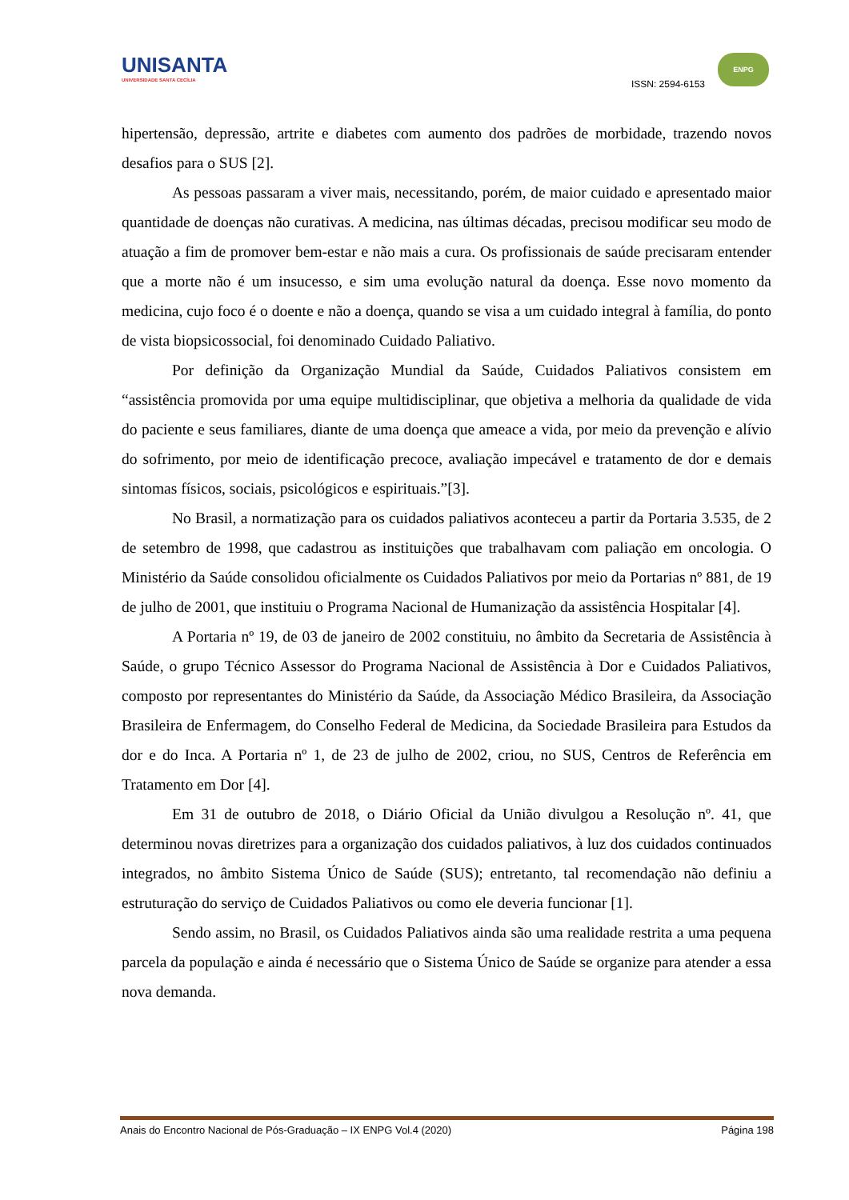UNISANTA
UNIVERSIDADE SANTA CECÍLIA
ISSN: 2594-6153
ENPG
hipertensão, depressão, artrite e diabetes com aumento dos padrões de morbidade, trazendo novos desafios para o SUS [2].
As pessoas passaram a viver mais, necessitando, porém, de maior cuidado e apresentado maior quantidade de doenças não curativas. A medicina, nas últimas décadas, precisou modificar seu modo de atuação a fim de promover bem-estar e não mais a cura. Os profissionais de saúde precisaram entender que a morte não é um insucesso, e sim uma evolução natural da doença. Esse novo momento da medicina, cujo foco é o doente e não a doença, quando se visa a um cuidado integral à família, do ponto de vista biopsicossocial, foi denominado Cuidado Paliativo.
Por definição da Organização Mundial da Saúde, Cuidados Paliativos consistem em “assistência promovida por uma equipe multidisciplinar, que objetiva a melhoria da qualidade de vida do paciente e seus familiares, diante de uma doença que ameace a vida, por meio da prevenção e alívio do sofrimento, por meio de identificação precoce, avaliação impecável e tratamento de dor e demais sintomas físicos, sociais, psicológicos e espirituais.”[3].
No Brasil, a normatização para os cuidados paliativos aconteceu a partir da Portaria 3.535, de 2 de setembro de 1998, que cadastrou as instituições que trabalhavam com paliação em oncologia. O Ministério da Saúde consolidou oficialmente os Cuidados Paliativos por meio da Portarias nº 881, de 19 de julho de 2001, que instituiu o Programa Nacional de Humanização da assistência Hospitalar [4].
A Portaria nº 19, de 03 de janeiro de 2002 constituiu, no âmbito da Secretaria de Assistência à Saúde, o grupo Técnico Assessor do Programa Nacional de Assistência à Dor e Cuidados Paliativos, composto por representantes do Ministério da Saúde, da Associação Médico Brasileira, da Associação Brasileira de Enfermagem, do Conselho Federal de Medicina, da Sociedade Brasileira para Estudos da dor e do Inca. A Portaria nº 1, de 23 de julho de 2002, criou, no SUS, Centros de Referência em Tratamento em Dor [4].
Em 31 de outubro de 2018, o Diário Oficial da União divulgou a Resolução nº. 41, que determinou novas diretrizes para a organização dos cuidados paliativos, à luz dos cuidados continuados integrados, no âmbito Sistema Único de Saúde (SUS); entretanto, tal recomendação não definiu a estruturação do serviço de Cuidados Paliativos ou como ele deveria funcionar [1].
Sendo assim, no Brasil, os Cuidados Paliativos ainda são uma realidade restrita a uma pequena parcela da população e ainda é necessário que o Sistema Único de Saúde se organize para atender a essa nova demanda.
Anais do Encontro Nacional de Pós-Graduação – IX ENPG Vol.4 (2020) Página 198